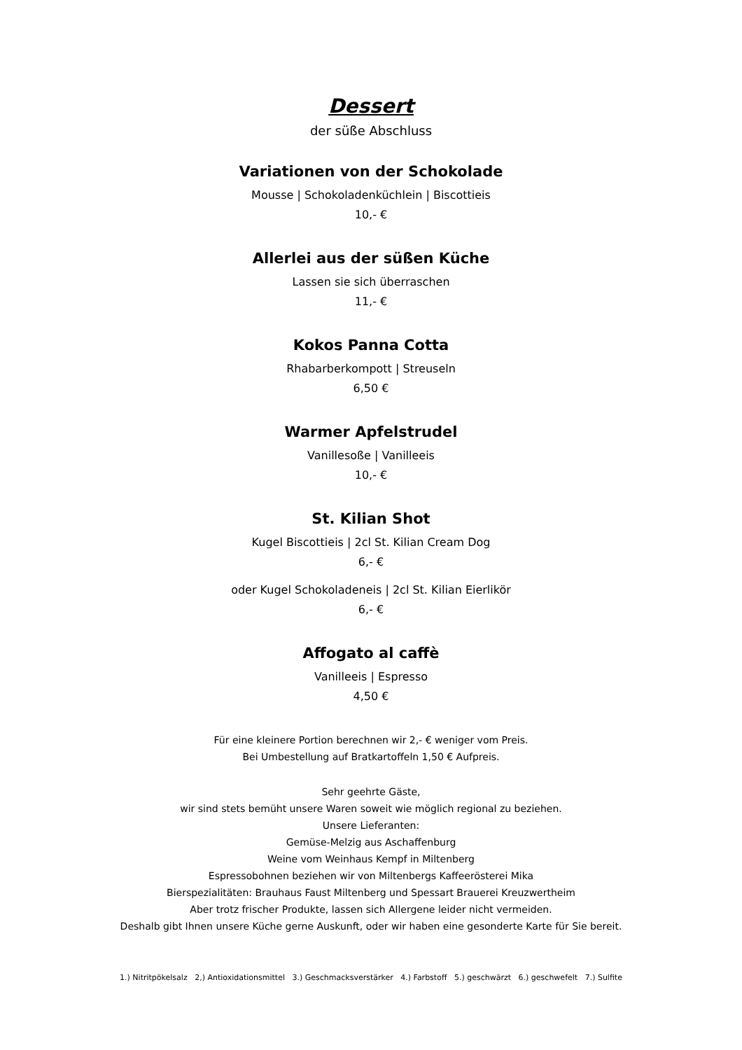Dessert
der süße Abschluss
Variationen von der Schokolade
Mousse | Schokoladenküchlein | Biscottieis
10,- €
Allerlei aus der süßen Küche
Lassen sie sich überraschen
11,- €
Kokos Panna Cotta
Rhabarberkompott | Streuseln
6,50 €
Warmer Apfelstrudel
Vanillesoße | Vanilleeis
10,- €
St. Kilian Shot
Kugel Biscottieis | 2cl St. Kilian Cream Dog
6,- €
oder Kugel Schokoladeneis | 2cl St. Kilian Eierlikör
6,- €
Affogato al caffè
Vanilleeis | Espresso
4,50 €
Für eine kleinere Portion berechnen wir 2,- € weniger vom Preis.
Bei Umbestellung auf Bratkartoffeln 1,50 € Aufpreis.
Sehr geehrte Gäste,
wir sind stets bemüht unsere Waren soweit wie möglich regional zu beziehen.
Unsere Lieferanten:
Gemüse-Melzig aus Aschaffenburg
Weine vom Weinhaus Kempf in Miltenberg
Espressobohnen beziehen wir von Miltenbergs Kaffeerösterei Mika
Bierspezialitäten: Brauhaus Faust Miltenberg und Spessart Brauerei Kreuzwertheim
Aber trotz frischer Produkte, lassen sich Allergene leider nicht vermeiden.
Deshalb gibt Ihnen unsere Küche gerne Auskunft, oder wir haben eine gesonderte Karte für Sie bereit.
1.) Nitritpökelsalz 2,) Antioxidationsmittel 3.) Geschmacksverstärker 4.) Farbstoff 5.) geschwärzt 6.) geschwefelt 7.) Sulfite